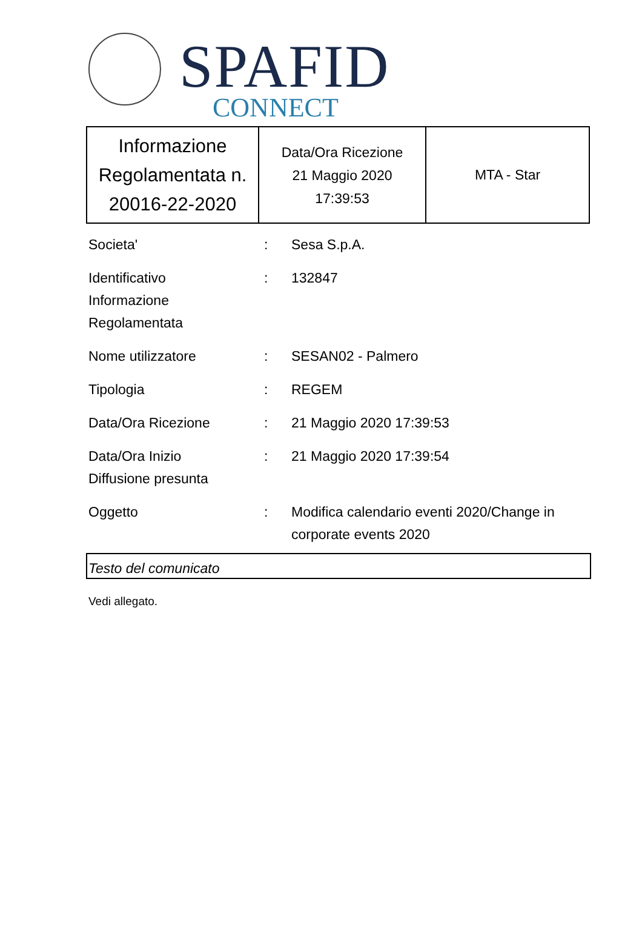SPAFID
CONNECT
| Informazione Regolamentata n. 20016-22-2020 | Data/Ora Ricezione 21 Maggio 2020 17:39:53 | MTA - Star |
| Societa' | : | Sesa S.p.A. |
| Identificativo Informazione Regolamentata | : | 132847 |
| Nome utilizzatore | : | SESAN02 - Palmero |
| Tipologia | : | REGEM |
| Data/Ora Ricezione | : | 21 Maggio 2020 17:39:53 |
| Data/Ora Inizio Diffusione presunta | : | 21 Maggio 2020 17:39:54 |
| Oggetto | : | Modifica calendario eventi 2020/Change in corporate events 2020 |
Testo del comunicato
Vedi allegato.